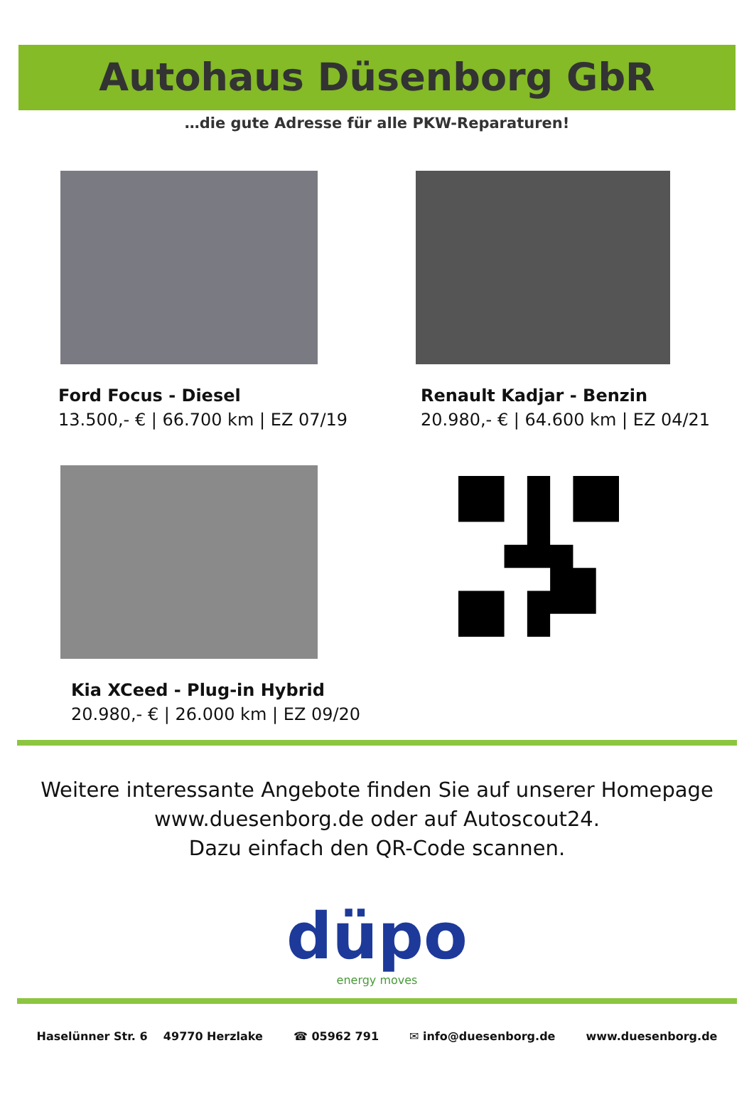Autohaus Düsenborg GbR
…die gute Adresse für alle PKW-Reparaturen!
Ford Focus - Diesel
13.500,- € | 66.700 km | EZ 07/19
Renault Kadjar - Benzin
20.980,- € | 64.600 km | EZ 04/21
Kia XCeed - Plug-in Hybrid
20.980,- € | 26.000 km | EZ 09/20
Weitere interessante Angebote finden Sie auf unserer Homepage
www.duesenborg.de oder auf Autoscout24.
Dazu einfach den QR-Code scannen.
düpo
energy moves
Haselünner Str. 6 49770 Herzlake ☎ 05962 791 ✉ info@duesenborg.de www.duesenborg.de